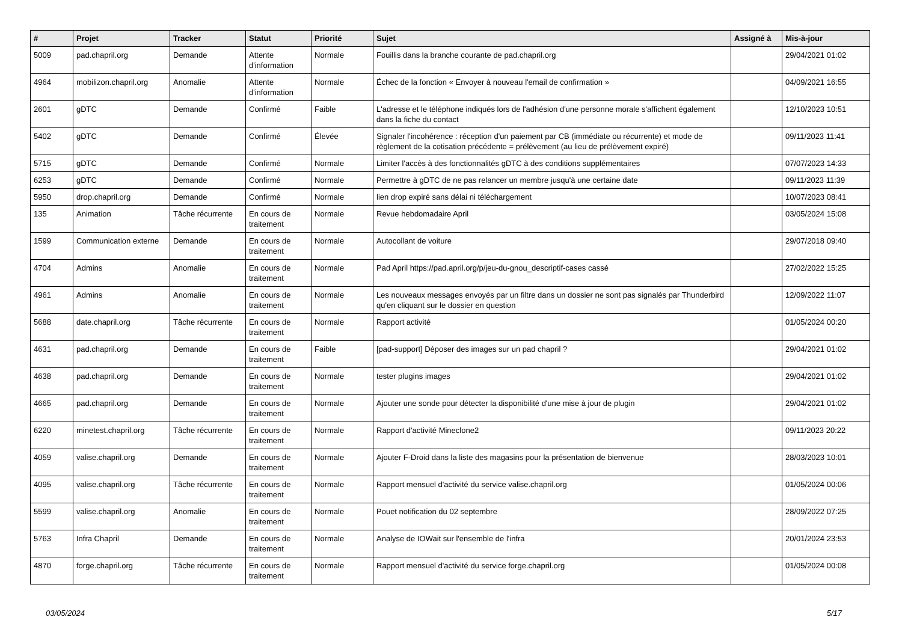| # | Projet | Tracker | Statut | Priorité | Sujet | Assigné à | Mis-à-jour |
| --- | --- | --- | --- | --- | --- | --- | --- |
| 5009 | pad.chapril.org | Demande | Attente d'information | Normale | Fouillis dans la branche courante de pad.chapril.org | | 29/04/2021 01:02 |
| 4964 | mobilizon.chapril.org | Anomalie | Attente d'information | Normale | Échec de la fonction « Envoyer à nouveau l'email de confirmation » | | 04/09/2021 16:55 |
| 2601 | gDTC | Demande | Confirmé | Faible | L'adresse et le téléphone indiqués lors de l'adhésion d'une personne morale s'affichent également dans la fiche du contact | | 12/10/2023 10:51 |
| 5402 | gDTC | Demande | Confirmé | Élevée | Signaler l'incohérence : réception d'un paiement par CB (immédiate ou récurrente) et mode de règlement de la cotisation précédente = prélèvement (au lieu de prélèvement expiré) | | 09/11/2023 11:41 |
| 5715 | gDTC | Demande | Confirmé | Normale | Limiter l'accès à des fonctionnalités gDTC à des conditions supplémentaires | | 07/07/2023 14:33 |
| 6253 | gDTC | Demande | Confirmé | Normale | Permettre à gDTC de ne pas relancer un membre jusqu'à une certaine date | | 09/11/2023 11:39 |
| 5950 | drop.chapril.org | Demande | Confirmé | Normale | lien drop expiré sans délai ni téléchargement | | 10/07/2023 08:41 |
| 135 | Animation | Tâche récurrente | En cours de traitement | Normale | Revue hebdomadaire April | | 03/05/2024 15:08 |
| 1599 | Communication externe | Demande | En cours de traitement | Normale | Autocollant de voiture | | 29/07/2018 09:40 |
| 4704 | Admins | Anomalie | En cours de traitement | Normale | Pad April https://pad.april.org/p/jeu-du-gnou_descriptif-cases cassé | | 27/02/2022 15:25 |
| 4961 | Admins | Anomalie | En cours de traitement | Normale | Les nouveaux messages envoyés par un filtre dans un dossier ne sont pas signalés par Thunderbird qu'en cliquant sur le dossier en question | | 12/09/2022 11:07 |
| 5688 | date.chapril.org | Tâche récurrente | En cours de traitement | Normale | Rapport activité | | 01/05/2024 00:20 |
| 4631 | pad.chapril.org | Demande | En cours de traitement | Faible | [pad-support] Déposer des images sur un pad chapril ? | | 29/04/2021 01:02 |
| 4638 | pad.chapril.org | Demande | En cours de traitement | Normale | tester plugins images | | 29/04/2021 01:02 |
| 4665 | pad.chapril.org | Demande | En cours de traitement | Normale | Ajouter une sonde pour détecter la disponibilité d'une mise à jour de plugin | | 29/04/2021 01:02 |
| 6220 | minetest.chapril.org | Tâche récurrente | En cours de traitement | Normale | Rapport d'activité Mineclone2 | | 09/11/2023 20:22 |
| 4059 | valise.chapril.org | Demande | En cours de traitement | Normale | Ajouter F-Droid dans la liste des magasins pour la présentation de bienvenue | | 28/03/2023 10:01 |
| 4095 | valise.chapril.org | Tâche récurrente | En cours de traitement | Normale | Rapport mensuel d'activité du service valise.chapril.org | | 01/05/2024 00:06 |
| 5599 | valise.chapril.org | Anomalie | En cours de traitement | Normale | Pouet notification du 02 septembre | | 28/09/2022 07:25 |
| 5763 | Infra Chapril | Demande | En cours de traitement | Normale | Analyse de IOWait sur l'ensemble de l'infra | | 20/01/2024 23:53 |
| 4870 | forge.chapril.org | Tâche récurrente | En cours de traitement | Normale | Rapport mensuel d'activité du service forge.chapril.org | | 01/05/2024 00:08 |
03/05/2024 5/17